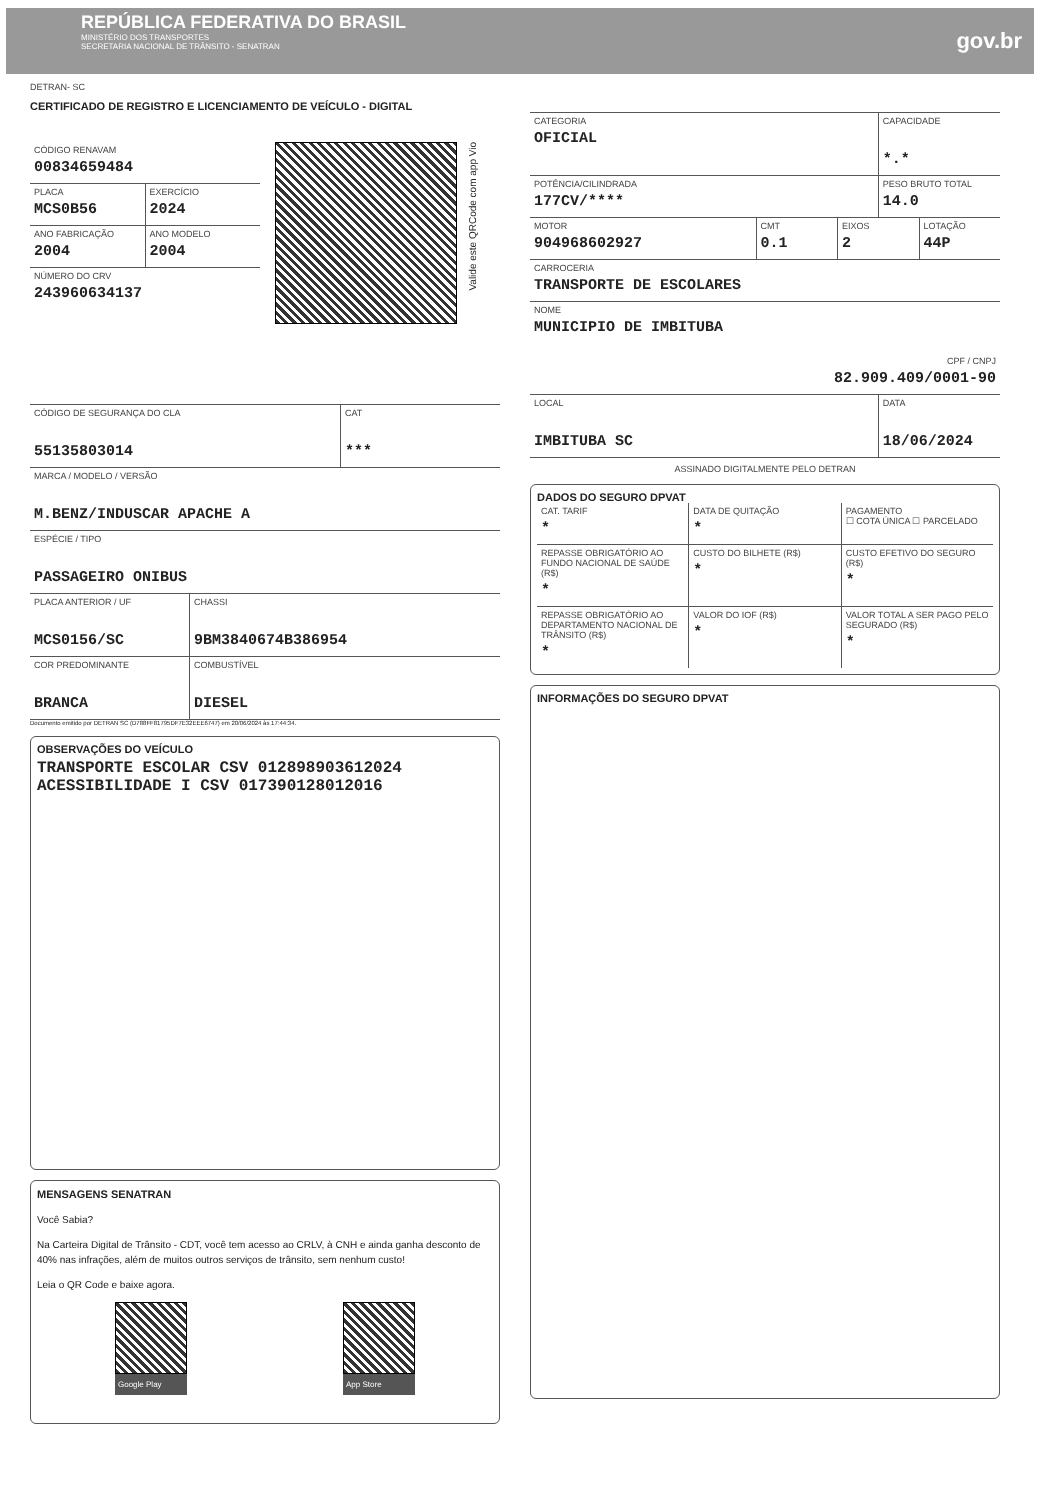REPÚBLICA FEDERATIVA DO BRASIL
MINISTÉRIO DOS TRANSPORTES
SECRETARIA NACIONAL DE TRÂNSITO - SENATRAN
gov.br
DETRAN- SC
CERTIFICADO DE REGISTRO E LICENCIAMENTO DE VEÍCULO - DIGITAL
CÓDIGO RENAVAM
00834659484
PLACA
MCS0B56
EXERCÍCIO
2024
ANO FABRICAÇÃO
2004
ANO MODELO
2004
NÚMERO DO CRV
243960634137
Valide este QRCode com app Vio
CÓDIGO DE SEGURANÇA DO CLA
55135803014
CAT
***
MARCA / MODELO / VERSÃO
M.BENZ/INDUSCAR APACHE A
ESPÉCIE / TIPO
PASSAGEIRO ONIBUS
PLACA ANTERIOR / UF
MCS0156/SC
CHASSI
9BM3840674B386954
COR PREDOMINANTE
BRANCA
COMBUSTÍVEL
DIESEL
Documento emitido por DETRAN SC (D788FF81795DF7E32EEE6747) em 20/06/2024 às 17:44:34.
OBSERVAÇÕES DO VEÍCULO
TRANSPORTE ESCOLAR CSV 012898903612024
ACESSIBILIDADE I CSV 017390128012016
MENSAGENS SENATRAN
Você Sabia?
Na Carteira Digital de Trânsito - CDT, você tem acesso ao CRLV, à CNH e ainda ganha desconto de 40% nas infrações, além de muitos outros serviços de trânsito, sem nenhum custo!
Leia o QR Code e baixe agora.
Google Play App Store
CATEGORIA
OFICIAL
CAPACIDADE
*.*
POTÊNCIA/CILINDRADA
177CV/****
PESO BRUTO TOTAL
14.0
MOTOR
904968602927
CMT
0.1
EIXOS
2
LOTAÇÃO
44P
CARROCERIA
TRANSPORTE DE ESCOLARES
NOME
MUNICIPIO DE IMBITUBA
CPF / CNPJ
82.909.409/0001-90
LOCAL
IMBITUBA SC
DATA
18/06/2024
ASSINADO DIGITALMENTE PELO DETRAN
DADOS DO SEGURO DPVAT
CAT. TARIF
*
DATA DE QUITAÇÃO
*
PAGAMENTO
☐ COTA ÚNICA ☐ PARCELADO
REPASSE OBRIGATÓRIO AO FUNDO NACIONAL DE SAÚDE (R$)
*
CUSTO DO BILHETE (R$)
*
CUSTO EFETIVO DO SEGURO (R$)
*
REPASSE OBRIGATÓRIO AO DEPARTAMENTO NACIONAL DE TRÂNSITO (R$)
*
VALOR DO IOF (R$)
*
VALOR TOTAL A SER PAGO PELO SEGURADO (R$)
*
INFORMAÇÕES DO SEGURO DPVAT